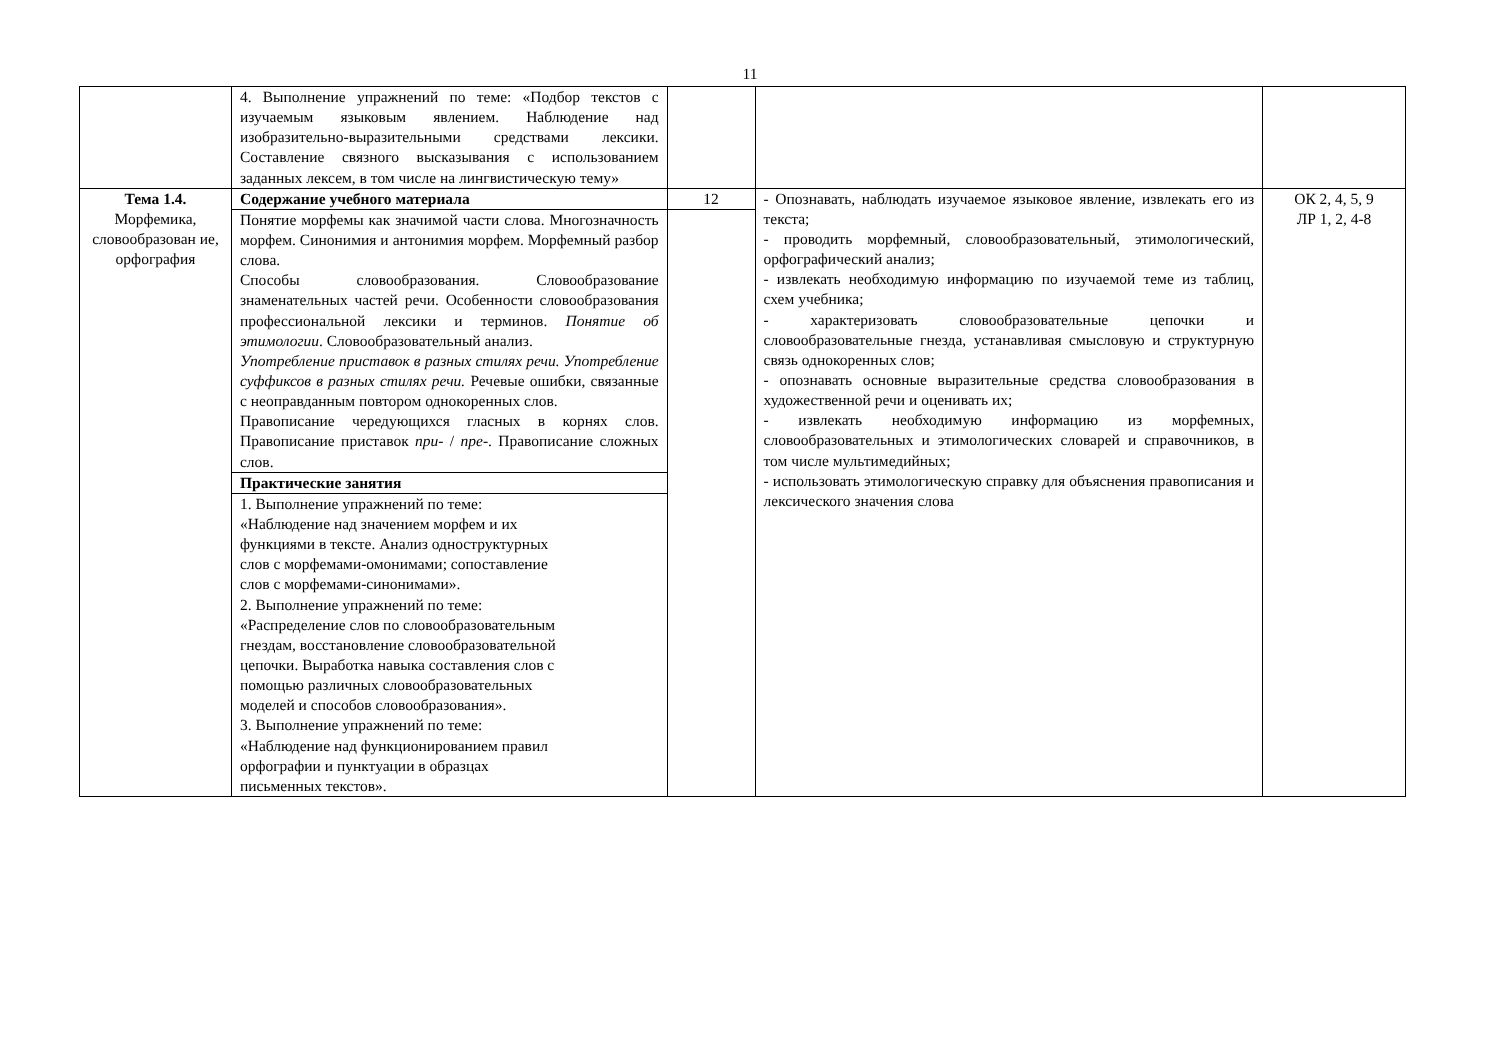11
| | 4. Выполнение упражнений по теме: «Подбор текстов с изучаемым языковым явлением. Наблюдение над изобразительно-выразительными средствами лексики. Составление связного высказывания с использованием заданных лексем, в том числе на лингвистическую тему» | | | |
| Тема 1.4. Морфемика, словообразован ие, орфография | Содержание учебного материала | 12 | - Опознавать, наблюдать изучаемое языковое явление, извлекать его из текста; - проводить морфемный, словообразовательный, этимологический, орфографический анализ; - извлекать необходимую информацию по изучаемой теме из таблиц, схем учебника; - характеризовать словообразовательные цепочки и словообразовательные гнезда, устанавливая смысловую и структурную связь однокоренных слов; - опознавать основные выразительные средства словообразования в художественной речи и оценивать их; - извлекать необходимую информацию из морфемных, словообразовательных и этимологических словарей и справочников, в том числе мультимедийных; - использовать этимологическую справку для объяснения правописания и лексического значения слова | ОК 2, 4, 5, 9 ЛР 1, 2, 4-8 |
| | Понятие морфемы как значимой части слова. Многозначность морфем. Синонимия и антонимия морфем. Морфемный разбор слова. Способы словообразования. Словообразование знаменательных частей речи. Особенности словообразования профессиональной лексики и терминов. Понятие об этимологии . Словообразовательный анализ. Употребление приставок в разных стилях речи. Употребление суффиксов в разных стилях речи. Речевые ошибки, связанные с неоправданным повтором однокоренных слов. Правописание чередующихся гласных в корнях слов. Правописание приставок при- / пре- . Правописание сложных слов. | | | |
| | Практические занятия | | | |
| | 1. Выполнение упражнений по теме: «Наблюдение над значением морфем и их функциями в тексте. Анализ одноструктурных слов с морфемами-омонимами; сопоставление слов с морфемами-синонимами». 2. Выполнение упражнений по теме: «Распределение слов по словообразовательным гнездам, восстановление словообразовательной цепочки. Выработка навыка составления слов с помощью различных словообразовательных моделей и способов словообразования». 3. Выполнение упражнений по теме: «Наблюдение над функционированием правил орфографии и пунктуации в образцах письменных текстов». | | | |